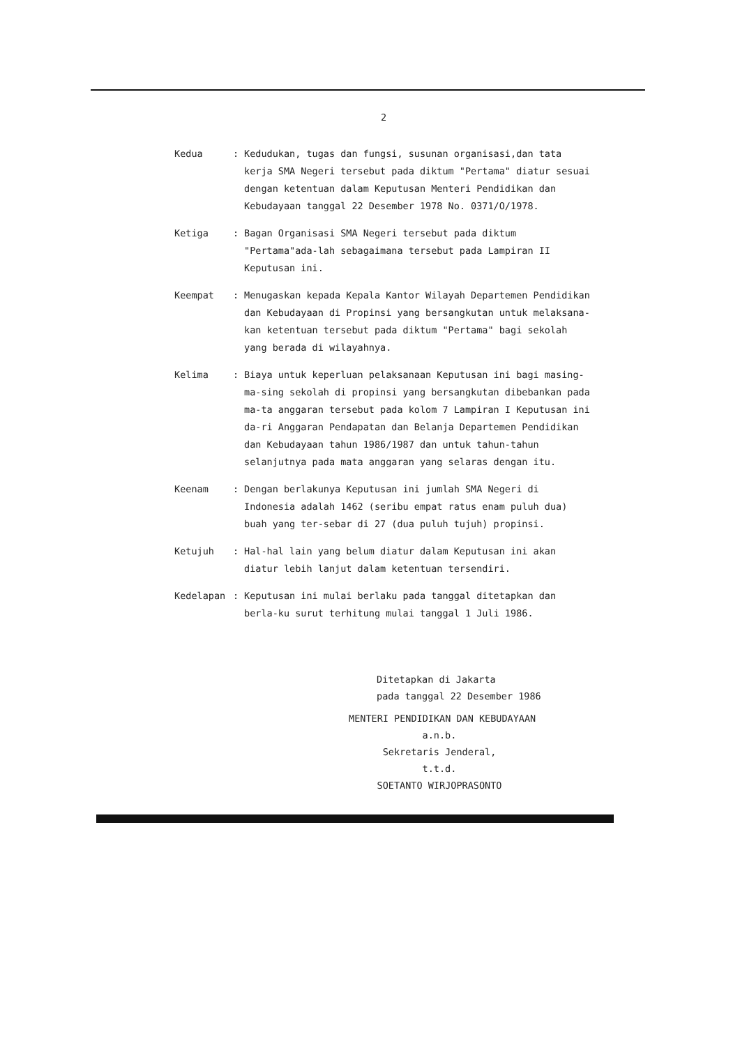2
Kedua : Kedudukan, tugas dan fungsi, susunan organisasi,dan tata kerja SMA Negeri tersebut pada diktum "Pertama" diatur sesuai dengan ketentuan dalam Keputusan Menteri Pendidikan dan Kebudayaan tanggal 22 Desember 1978 No. 0371/O/1978.
Ketiga : Bagan Organisasi SMA Negeri tersebut pada diktum "Pertama"ada-lah sebagaimana tersebut pada Lampiran II Keputusan ini.
Keempat : Menugaskan kepada Kepala Kantor Wilayah Departemen Pendidikan dan Kebudayaan di Propinsi yang bersangkutan untuk melaksana-kan ketentuan tersebut pada diktum "Pertama" bagi sekolah yang berada di wilayahnya.
Kelima : Biaya untuk keperluan pelaksanaan Keputusan ini bagi masing-ma-sing sekolah di propinsi yang bersangkutan dibebankan pada ma-ta anggaran tersebut pada kolom 7 Lampiran I Keputusan ini da-ri Anggaran Pendapatan dan Belanja Departemen Pendidikan dan Kebudayaan tahun 1986/1987 dan untuk tahun-tahun selanjutnya pada mata anggaran yang selaras dengan itu.
Keenam : Dengan berlakunya Keputusan ini jumlah SMA Negeri di Indonesia adalah 1462 (seribu empat ratus enam puluh dua) buah yang ter-sebar di 27 (dua puluh tujuh) propinsi.
Ketujuh : Hal-hal lain yang belum diatur dalam Keputusan ini akan diatur lebih lanjut dalam ketentuan tersendiri.
Kedelapan : Keputusan ini mulai berlaku pada tanggal ditetapkan dan berla-ku surut terhitung mulai tanggal 1 Juli 1986.
Ditetapkan di Jakarta
pada tanggal 22 Desember 1986
MENTERI PENDIDIKAN DAN KEBUDAYAAN
a.n.b.
Sekretaris Jenderal,
t.t.d.
SOETANTO WIRJOPRASONTO